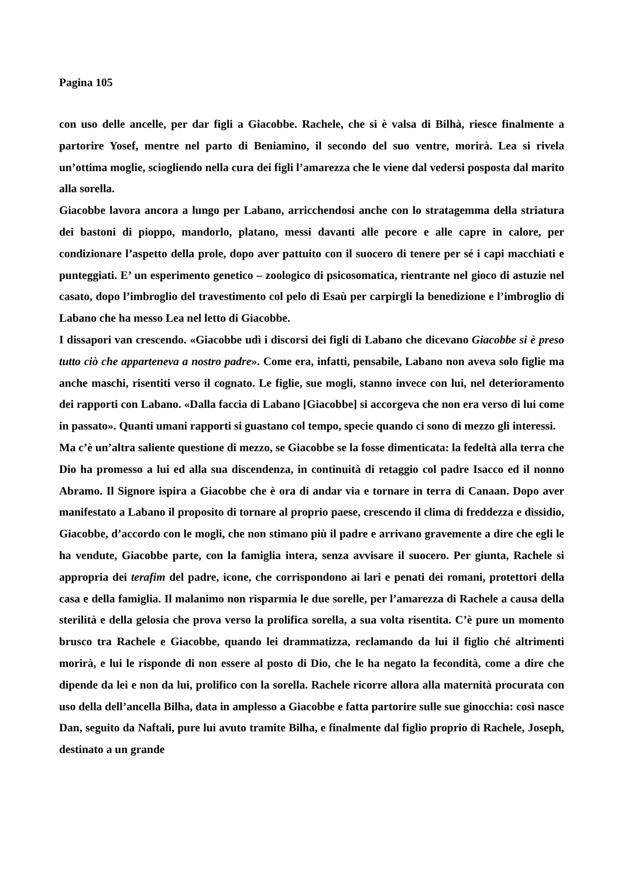Pagina 105
con uso delle ancelle, per dar figli a Giacobbe. Rachele, che si è valsa di Bilhà, riesce finalmente a partorire Yosef, mentre nel parto di Beniamino, il secondo del suo ventre, morirà. Lea si rivela un’ottima moglie, sciogliendo nella cura dei figli l’amarezza che le viene dal vedersi posposta dal marito alla sorella.
Giacobbe lavora ancora a lungo per Labano, arricchendosi anche con lo stratagemma della striatura dei bastoni di pioppo, mandorlo, platano, messi davanti alle pecore e alle capre in calore, per condizionare l’aspetto della prole, dopo aver pattuito con il suocero di tenere per sé i capi macchiati e punteggiati. E’ un esperimento genetico – zoologico di psicosomatica, rientrante nel gioco di astuzie nel casato, dopo l’imbroglio del travestimento col pelo di Esaù per carpirgli la benedizione e l’imbroglio di Labano che ha messo Lea nel letto di Giacobbe.
I dissapori van crescendo. «Giacobbe udì i discorsi dei figli di Labano che dicevano Giacobbe si è preso tutto ciò che apparteneva a nostro padre». Come era, infatti, pensabile, Labano non aveva solo figlie ma anche maschi, risentiti verso il cognato. Le figlie, sue mogli, stanno invece con lui, nel deterioramento dei rapporti con Labano. «Dalla faccia di Labano [Giacobbe] si accorgeva che non era verso di lui come in passato». Quanti umani rapporti si guastano col tempo, specie quando ci sono di mezzo gli interessi.
Ma c’è un’altra saliente questione di mezzo, se Giacobbe se la fosse dimenticata: la fedeltà alla terra che Dio ha promesso a lui ed alla sua discendenza, in continuità di retaggio col padre Isacco ed il nonno Abramo. Il Signore ispira a Giacobbe che è ora di andar via e tornare in terra di Canaan. Dopo aver manifestato a Labano il proposito di tornare al proprio paese, crescendo il clima di freddezza e dissidio, Giacobbe, d’accordo con le mogli, che non stimano più il padre e arrivano gravemente a dire che egli le ha vendute, Giacobbe parte, con la famiglia intera, senza avvisare il suocero. Per giunta, Rachele si appropria dei terafim del padre, icone, che corrispondono ai lari e penati dei romani, protettori della casa e della famiglia. Il malanimo non risparmia le due sorelle, per l’amarezza di Rachele a causa della sterilità e della gelosia che prova verso la prolifica sorella, a sua volta risentita. C’è pure un momento brusco tra Rachele e Giacobbe, quando lei drammatizza, reclamando da lui il figlio ché altrimenti morirà, e lui le risponde di non essere al posto di Dio, che le ha negato la fecondità, come a dire che dipende da lei e non da lui, prolifico con la sorella. Rachele ricorre allora alla maternità procurata con uso della dell’ancella Bilha, data in amplesso a Giacobbe e fatta partorire sulle sue ginocchia: così nasce Dan, seguito da Naftali, pure lui avuto tramite Bilha, e finalmente dal figlio proprio di Rachele, Joseph, destinato a un grande